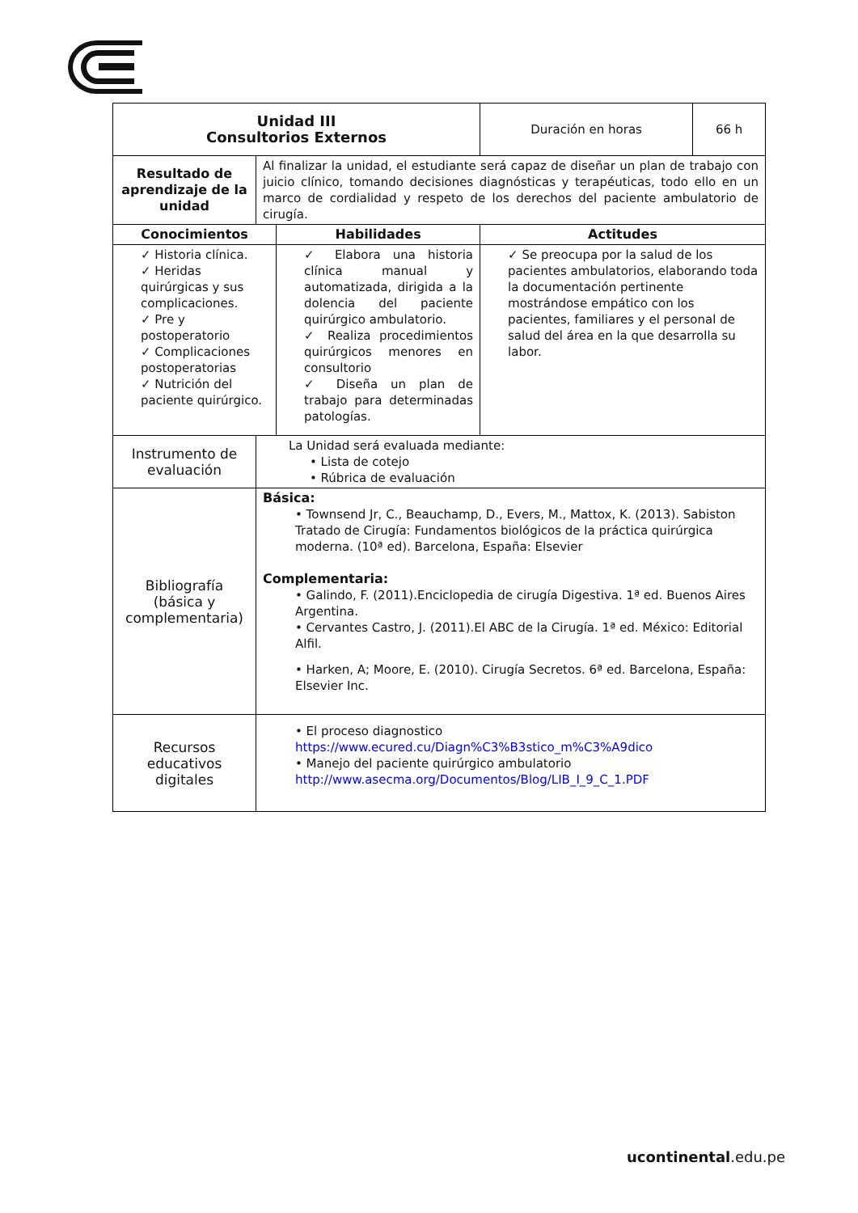| Unidad III Consultorios Externos | | | Duración en horas | 66 h |
| Resultado de aprendizaje de la unidad | Al finalizar la unidad, el estudiante será capaz de diseñar un plan de trabajo con juicio clínico, tomando decisiones diagnósticas y terapéuticas, todo ello en un marco de cordialidad y respeto de los derechos del paciente ambulatorio de cirugía. | | | |
| Conocimientos | | Habilidades | Actitudes | |
| ✓ Historia clínica. ✓ Heridas quirúrgicas y sus complicaciones. ✓ Pre y postoperatorio ✓ Complicaciones postoperatorias ✓ Nutrición del paciente quirúrgico. | | ✓ Elabora una historia clínica manual y automatizada, dirigida a la dolencia del paciente quirúrgico ambulatorio. ✓ Realiza procedimientos quirúrgicos menores en consultorio ✓ Diseña un plan de trabajo para determinadas patologías. | ✓ Se preocupa por la salud de los pacientes ambulatorios, elaborando toda la documentación pertinente mostrándose empático con los pacientes, familiares y el personal de salud del área en la que desarrolla su labor. | |
| Instrumento de evaluación | La Unidad será evaluada mediante: • Lista de cotejo • Rúbrica de evaluación | | | |
| Bibliografía (básica y complementaria) | Básica: • Townsend Jr, C., Beauchamp, D., Evers, M., Mattox, K. (2013). Sabiston Tratado de Cirugía: Fundamentos biológicos de la práctica quirúrgica moderna. (10ª ed). Barcelona, España: Elsevier Complementaria: • Galindo, F. (2011).Enciclopedia de cirugía Digestiva. 1ª ed. Buenos Aires Argentina. • Cervantes Castro, J. (2011).El ABC de la Cirugía. 1ª ed. México: Editorial Alfil. • Harken, A; Moore, E. (2010). Cirugía Secretos. 6ª ed. Barcelona, España: Elsevier Inc. | | | |
| Recursos educativos digitales | • El proceso diagnostico https://www.ecured.cu/Diagn%C3%B3stico_m%C3%A9dico • Manejo del paciente quirúrgico ambulatorio http://www.asecma.org/Documentos/Blog/LIB_I_9_C_1.PDF | | | |
ucontinental.edu.pe